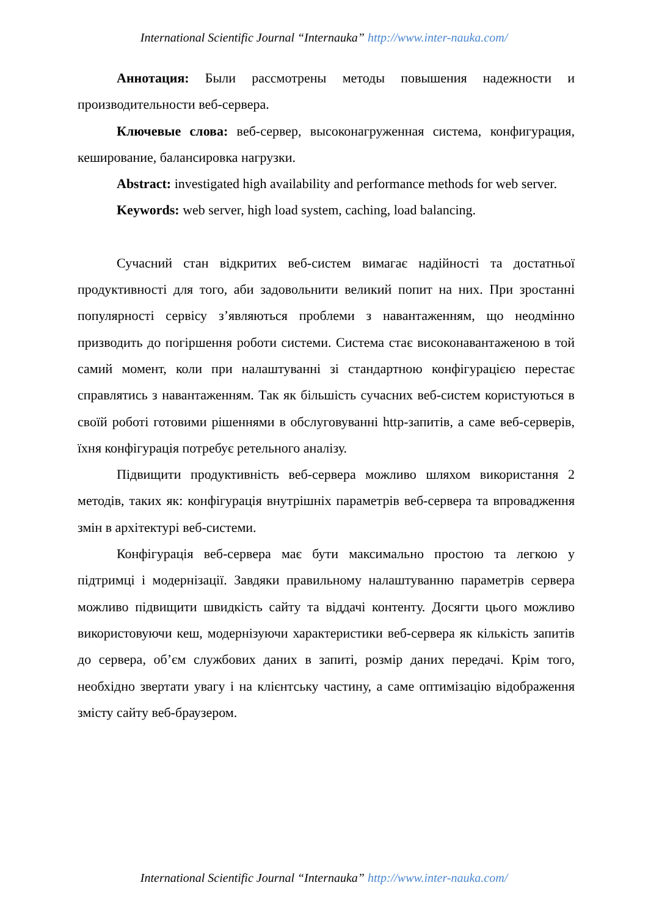International Scientific Journal “Internauka” http://www.inter-nauka.com/
Аннотация: Были рассмотрены методы повышения надежности и производительности веб-сервера.
Ключевые слова: веб-сервер, высоконагруженная система, конфигурация, кеширование, балансировка нагрузки.
Abstract: investigated high availability and performance methods for web server.
Keywords: web server, high load system, caching, load balancing.
Сучасний стан відкритих веб-систем вимагає надійності та достатньої продуктивності для того, аби задовольнити великий попит на них. При зростанні популярності сервісу з’являються проблеми з навантаженням, що неодмінно призводить до погіршення роботи системи. Система стає високонавантаженою в той самий момент, коли при налаштуванні зі стандартною конфігурацією перестає справлятись з навантаженням. Так як більшість сучасних веб-систем користуються в своїй роботі готовими рішеннями в обслуговуванні http-запитів, а саме веб-серверів, їхня конфігурація потребує ретельного аналізу.
Підвищити продуктивність веб-сервера можливо шляхом використання 2 методів, таких як: конфігурація внутрішніх параметрів веб-сервера та впровадження змін в архітектурі веб-системи.
Конфігурація веб-сервера має бути максимально простою та легкою у підтримці і модернізації. Завдяки правильному налаштуванню параметрів сервера можливо підвищити швидкість сайту та віддачі контенту. Досягти цього можливо використовуючи кеш, модернізуючи характеристики веб-сервера як кількість запитів до сервера, об’єм службових даних в запиті, розмір даних передачі. Крім того, необхідно звертати увагу і на клієнтську частину, а саме оптимізацію відображення змісту сайту веб-браузером.
International Scientific Journal “Internauka” http://www.inter-nauka.com/